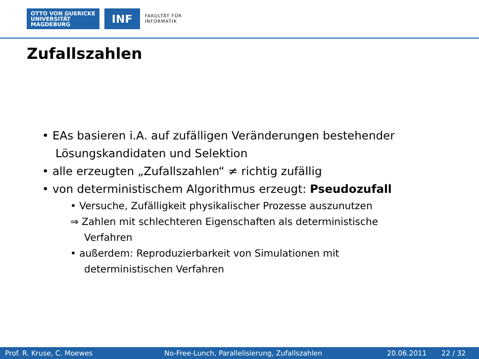OTTO VON GUERICKE
UNIVERSITÄT
MAGDEBURG
INF
FAKULTÄT FÜR
INFORMATIK
Zufallszahlen
• EAs basieren i.A. auf zufälligen Veränderungen bestehender Lösungskandidaten und Selektion
• alle erzeugten „Zufallszahlen“ ≠ richtig zufällig
• von deterministischem Algorithmus erzeugt: Pseudozufall
• Versuche, Zufälligkeit physikalischer Prozesse auszunutzen
⇒ Zahlen mit schlechteren Eigenschaften als deterministische Verfahren
• außerdem: Reproduzierbarkeit von Simulationen mit deterministischen Verfahren
Prof. R. Kruse, C. Moewes No-Free-Lunch, Parallelisierung, Zufallszahlen 20.06.2011 22 / 32